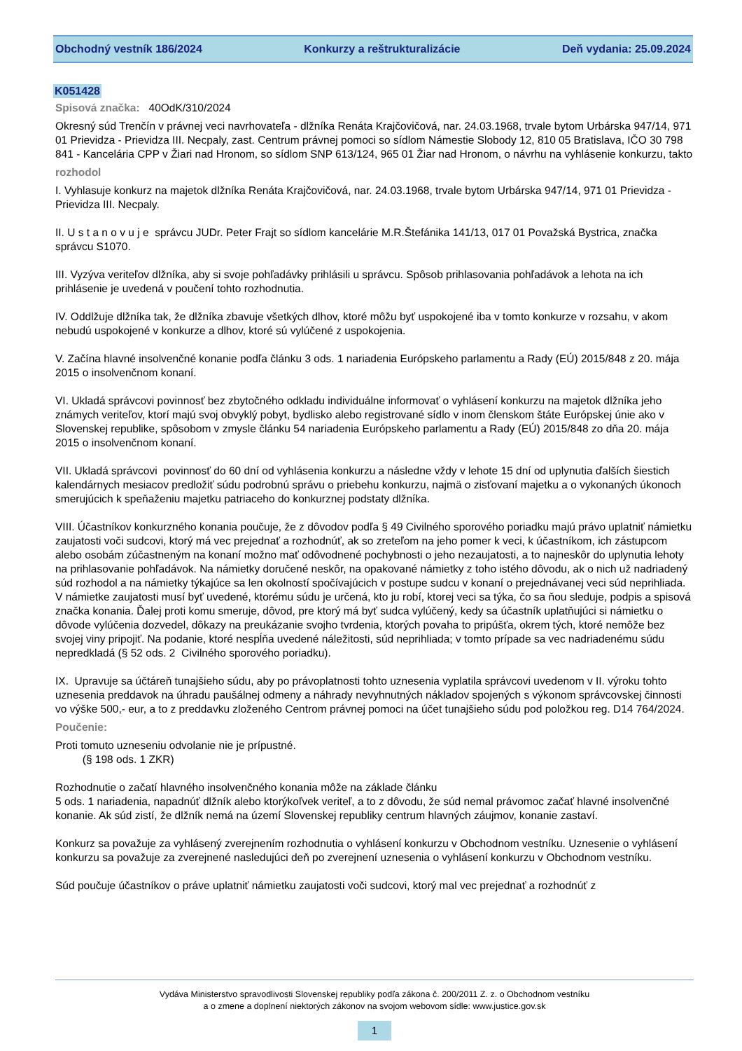Obchodný vestník 186/2024 Konkurzy a reštrukturalizácie Deň vydania: 25.09.2024
K051428
Spisová značka: 40OdK/310/2024
Okresný súd Trenčín v právnej veci navrhovateľa - dlžníka Renáta Krajčovičová, nar. 24.03.1968, trvale bytom Urbárska 947/14, 971 01 Prievidza - Prievidza III. Necpaly, zast. Centrum právnej pomoci so sídlom Námestie Slobody 12, 810 05 Bratislava, IČO 30 798 841 - Kancelária CPP v Žiari nad Hronom, so sídlom SNP 613/124, 965 01 Žiar nad Hronom, o návrhu na vyhlásenie konkurzu, takto
rozhodol
I. Vyhlasuje konkurz na majetok dlžníka Renáta Krajčovičová, nar. 24.03.1968, trvale bytom Urbárska 947/14, 971 01 Prievidza - Prievidza III. Necpaly.
II. U s t a n o v u j e správcu JUDr. Peter Frajt so sídlom kancelárie M.R.Štefánika 141/13, 017 01 Považská Bystrica, značka správcu S1070.
III. Vyzýva veriteľov dlžníka, aby si svoje pohľadávky prihlásili u správcu. Spôsob prihlasovania pohľadávok a lehota na ich prihlásenie je uvedená v poučení tohto rozhodnutia.
IV. Oddlžuje dlžníka tak, že dlžníka zbavuje všetkých dlhov, ktoré môžu byť uspokojené iba v tomto konkurze v rozsahu, v akom nebudú uspokojené v konkurze a dlhov, ktoré sú vylúčené z uspokojenia.
V. Začína hlavné insolvenčné konanie podľa článku 3 ods. 1 nariadenia Európskeho parlamentu a Rady (EÚ) 2015/848 z 20. mája 2015 o insolvenčnom konaní.
VI. Ukladá správcovi povinnosť bez zbytočného odkladu individuálne informovať o vyhlásení konkurzu na majetok dlžníka jeho známych veriteľov, ktorí majú svoj obvyklý pobyt, bydlisko alebo registrované sídlo v inom členskom štáte Európskej únie ako v Slovenskej republike, spôsobom v zmysle článku 54 nariadenia Európskeho parlamentu a Rady (EÚ) 2015/848 zo dňa 20. mája 2015 o insolvenčnom konaní.
VII. Ukladá správcovi povinnosť do 60 dní od vyhlásenia konkurzu a následne vždy v lehote 15 dní od uplynutia ďalších šiestich kalendárnych mesiacov predložiť súdu podrobnú správu o priebehu konkurzu, najmä o zisťovaní majetku a o vykonaných úkonoch smerujúcich k speňaženiu majetku patriaceho do konkurznej podstaty dlžníka.
VIII. Účastníkov konkurzného konania poučuje, že z dôvodov podľa § 49 Civilného sporového poriadku majú právo uplatniť námietku zaujatosti voči sudcovi, ktorý má vec prejednať a rozhodnúť, ak so zreteľom na jeho pomer k veci, k účastníkom, ich zástupcom alebo osobám zúčastneným na konaní možno mať odôvodnené pochybnosti o jeho nezaujatosti, a to najneskôr do uplynutia lehoty na prihlasovanie pohľadávok. Na námietky doručené neskôr, na opakované námietky z toho istého dôvodu, ak o nich už nadriadený súd rozhodol a na námietky týkajúce sa len okolností spočívajúcich v postupe sudcu v konaní o prejednávanej veci súd neprihliada. V námietke zaujatosti musí byť uvedené, ktorému súdu je určená, kto ju robí, ktorej veci sa týka, čo sa ňou sleduje, podpis a spisová značka konania. Ďalej proti komu smeruje, dôvod, pre ktorý má byť sudca vylúčený, kedy sa účastník uplatňujúci si námietku o dôvode vylúčenia dozvedel, dôkazy na preukázanie svojho tvrdenia, ktorých povaha to pripúšťa, okrem tých, ktoré nemôže bez svojej viny pripojiť. Na podanie, ktoré nespĺňa uvedené náležitosti, súd neprihliada; v tomto prípade sa vec nadriadenému súdu nepredkladá (§ 52 ods. 2 Civilného sporového poriadku).
IX. Upravuje sa účtáreň tunajšieho súdu, aby po právoplatnosti tohto uznesenia vyplatila správcovi uvedenom v II. výroku tohto uznesenia preddavok na úhradu paušálnej odmeny a náhrady nevyhnutných nákladov spojených s výkonom správcovskej činnosti vo výške 500,- eur, a to z preddavku zloženého Centrom právnej pomoci na účet tunajšieho súdu pod položkou reg. D14 764/2024.
Poučenie:
Proti tomuto uzneseniu odvolanie nie je prípustné.
(§ 198 ods. 1 ZKR)
Rozhodnutie o začatí hlavného insolvenčného konania môže na základe článku
5 ods. 1 nariadenia, napadnúť dlžník alebo ktorýkoľvek veriteľ, a to z dôvodu, že súd nemal právomoc začať hlavné insolvenčné konanie. Ak súd zistí, že dlžník nemá na území Slovenskej republiky centrum hlavných záujmov, konanie zastaví.
Konkurz sa považuje za vyhlásený zverejnením rozhodnutia o vyhlásení konkurzu v Obchodnom vestníku. Uznesenie o vyhlásení konkurzu sa považuje za zverejnené nasledujúci deň po zverejnení uznesenia o vyhlásení konkurzu v Obchodnom vestníku.
Súd poučuje účastníkov o práve uplatniť námietku zaujatosti voči sudcovi, ktorý mal vec prejednať a rozhodnúť z
Vydáva Ministerstvo spravodlivosti Slovenskej republiky podľa zákona č. 200/2011 Z. z. o Obchodnom vestníku
a o zmene a doplnení niektorých zákonov na svojom webovom sídle: www.justice.gov.sk
1